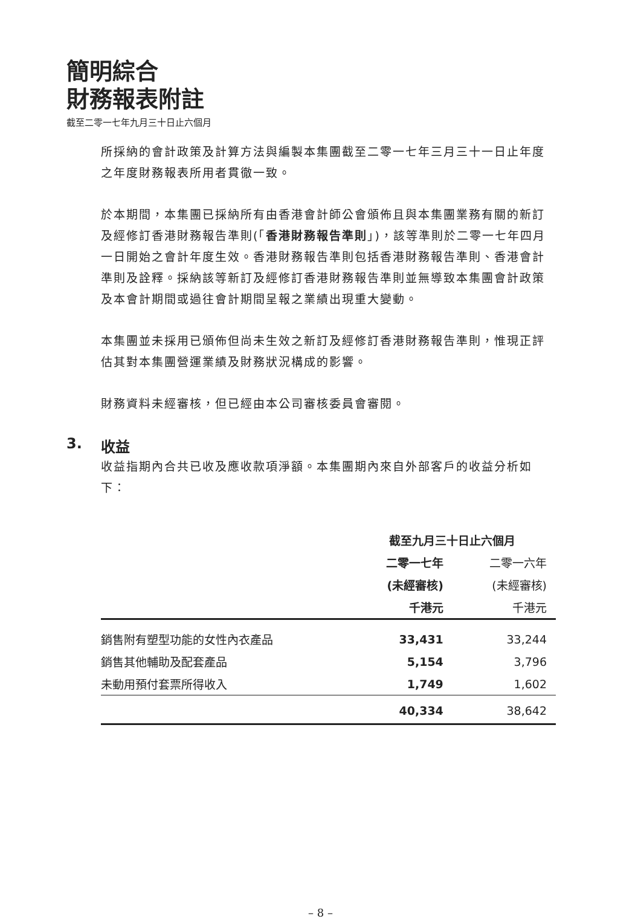簡明綜合
財務報表附註
截至二零一七年九月三十日止六個月
所採納的會計政策及計算方法與編製本集團截至二零一七年三月三十一日止年度之年度財務報表所用者貫徹一致。
於本期間，本集團已採納所有由香港會計師公會頒佈且與本集團業務有關的新訂及經修訂香港財務報告準則(「香港財務報告準則」)，該等準則於二零一七年四月一日開始之會計年度生效。香港財務報告準則包括香港財務報告準則、香港會計準則及詮釋。採納該等新訂及經修訂香港財務報告準則並無導致本集團會計政策及本會計期間或過往會計期間呈報之業績出現重大變動。
本集團並未採用已頒佈但尚未生效之新訂及經修訂香港財務報告準則，惟現正評估其對本集團營運業績及財務狀況構成的影響。
財務資料未經審核，但已經由本公司審核委員會審閱。
3. 收益
收益指期內合共已收及應收款項淨額。本集團期內來自外部客戶的收益分析如下：
| | 截至九月三十日止六個月 | |
| | 二零一七年 | 二零一六年 |
| | (未經審核) | (未經審核) |
| | 千港元 | 千港元 |
| 銷售附有塑型功能的女性內衣產品 | 33,431 | 33,244 |
| 銷售其他輔助及配套產品 | 5,154 | 3,796 |
| 未動用預付套票所得收入 | 1,749 | 1,602 |
| | 40,334 | 38,642 |
– 8 –